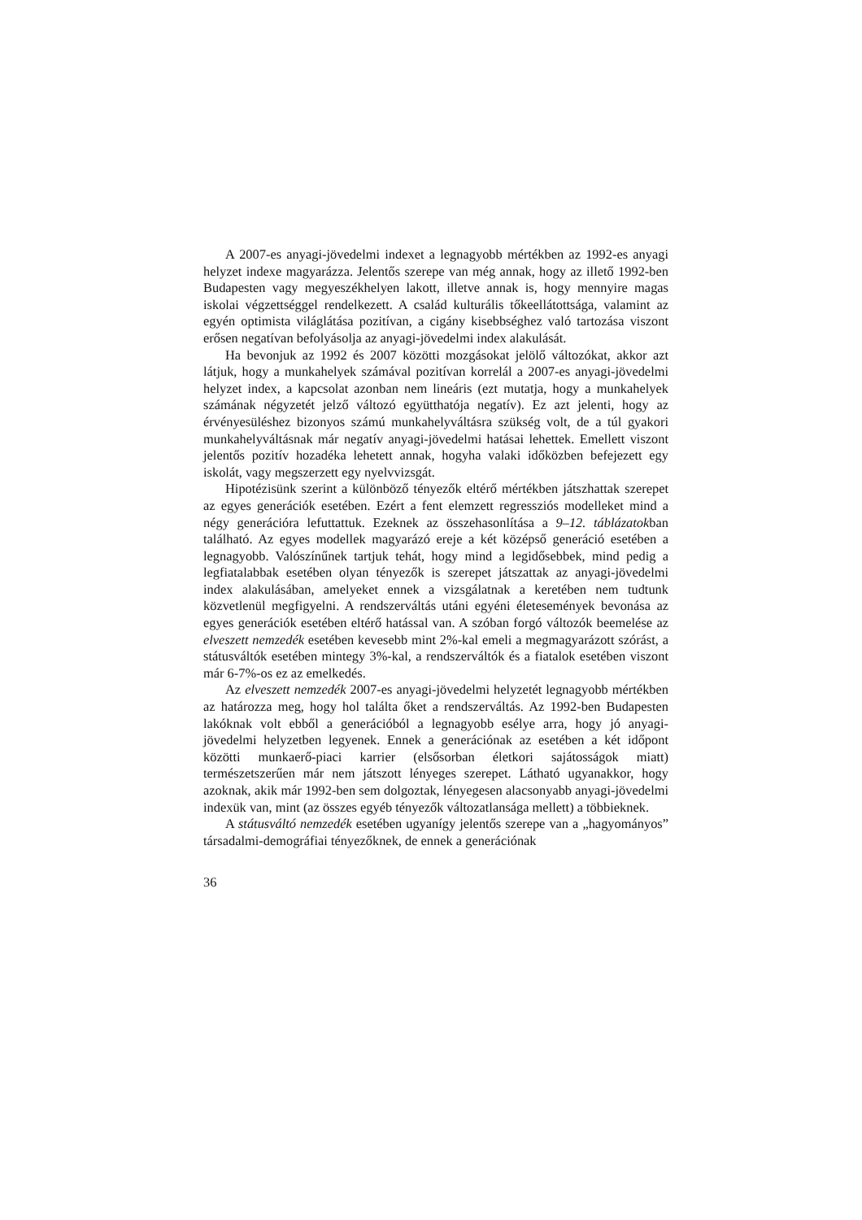A 2007-es anyagi-jövedelmi indexet a legnagyobb mértékben az 1992-es anyagi helyzet indexe magyarázza. Jelentős szerepe van még annak, hogy az illető 1992-ben Budapesten vagy megyeszékhelyen lakott, illetve annak is, hogy mennyire magas iskolai végzettséggel rendelkezett. A család kulturális tőkeellátottsága, valamint az egyén optimista világlátása pozitívan, a cigány kisebbséghez való tartozása viszont erősen negatívan befolyásolja az anyagi-jövedelmi index alakulását.
Ha bevonjuk az 1992 és 2007 közötti mozgásokat jelölő változókat, akkor azt látjuk, hogy a munkahelyek számával pozitívan korrelál a 2007-es anyagi-jövedelmi helyzet index, a kapcsolat azonban nem lineáris (ezt mutatja, hogy a munkahelyek számának négyzetét jelző változó együtthatója negatív). Ez azt jelenti, hogy az érvényesüléshez bizonyos számú munkahelyváltásra szükség volt, de a túl gyakori munkahelyváltásnak már negatív anyagi-jövedelmi hatásai lehettek. Emellett viszont jelentős pozitív hozadéka lehetett annak, hogyha valaki időközben befejezett egy iskolát, vagy megszerzett egy nyelvvizsgát.
Hipotézisünk szerint a különböző tényezők eltérő mértékben játszhattak szerepet az egyes generációk esetében. Ezért a fent elemzett regressziós modelleket mind a négy generációra lefuttattuk. Ezeknek az összehasonlítása a 9–12. táblázatokban található. Az egyes modellek magyarázó ereje a két középső generáció esetében a legnagyobb. Valószínűnek tartjuk tehát, hogy mind a legidősebbek, mind pedig a legfiatalabbak esetében olyan tényezők is szerepet játszattak az anyagi-jövedelmi index alakulásában, amelyeket ennek a vizsgálatnak a keretében nem tudtunk közvetlenül megfigyelni. A rendszerváltás utáni egyéni életesemények bevonása az egyes generációk esetében eltérő hatással van. A szóban forgó változók beemelése az elveszett nemzedék esetében kevesebb mint 2%-kal emeli a megmagyarázott szórást, a státusváltók esetében mintegy 3%-kal, a rendszerváltók és a fiatalok esetében viszont már 6-7%-os ez az emelkedés.
Az elveszett nemzedék 2007-es anyagi-jövedelmi helyzetét legnagyobb mértékben az határozza meg, hogy hol találta őket a rendszerváltás. Az 1992-ben Budapesten lakóknak volt ebből a generációból a legnagyobb esélye arra, hogy jó anyagi-jövedelmi helyzetben legyenek. Ennek a generációnak az esetében a két időpont közötti munkaerő-piaci karrier (elsősorban életkori sajátosságok miatt) természetszerűen már nem játszott lényeges szerepet. Látható ugyanakkor, hogy azoknak, akik már 1992-ben sem dolgoztak, lényegesen alacsonyabb anyagi-jövedelmi indexük van, mint (az összes egyéb tényezők változatlansága mellett) a többieknek.
A státusváltó nemzedék esetében ugyanígy jelentős szerepe van a „hagyományos” társadalmi-demográfiai tényezőknek, de ennek a generációnak
36